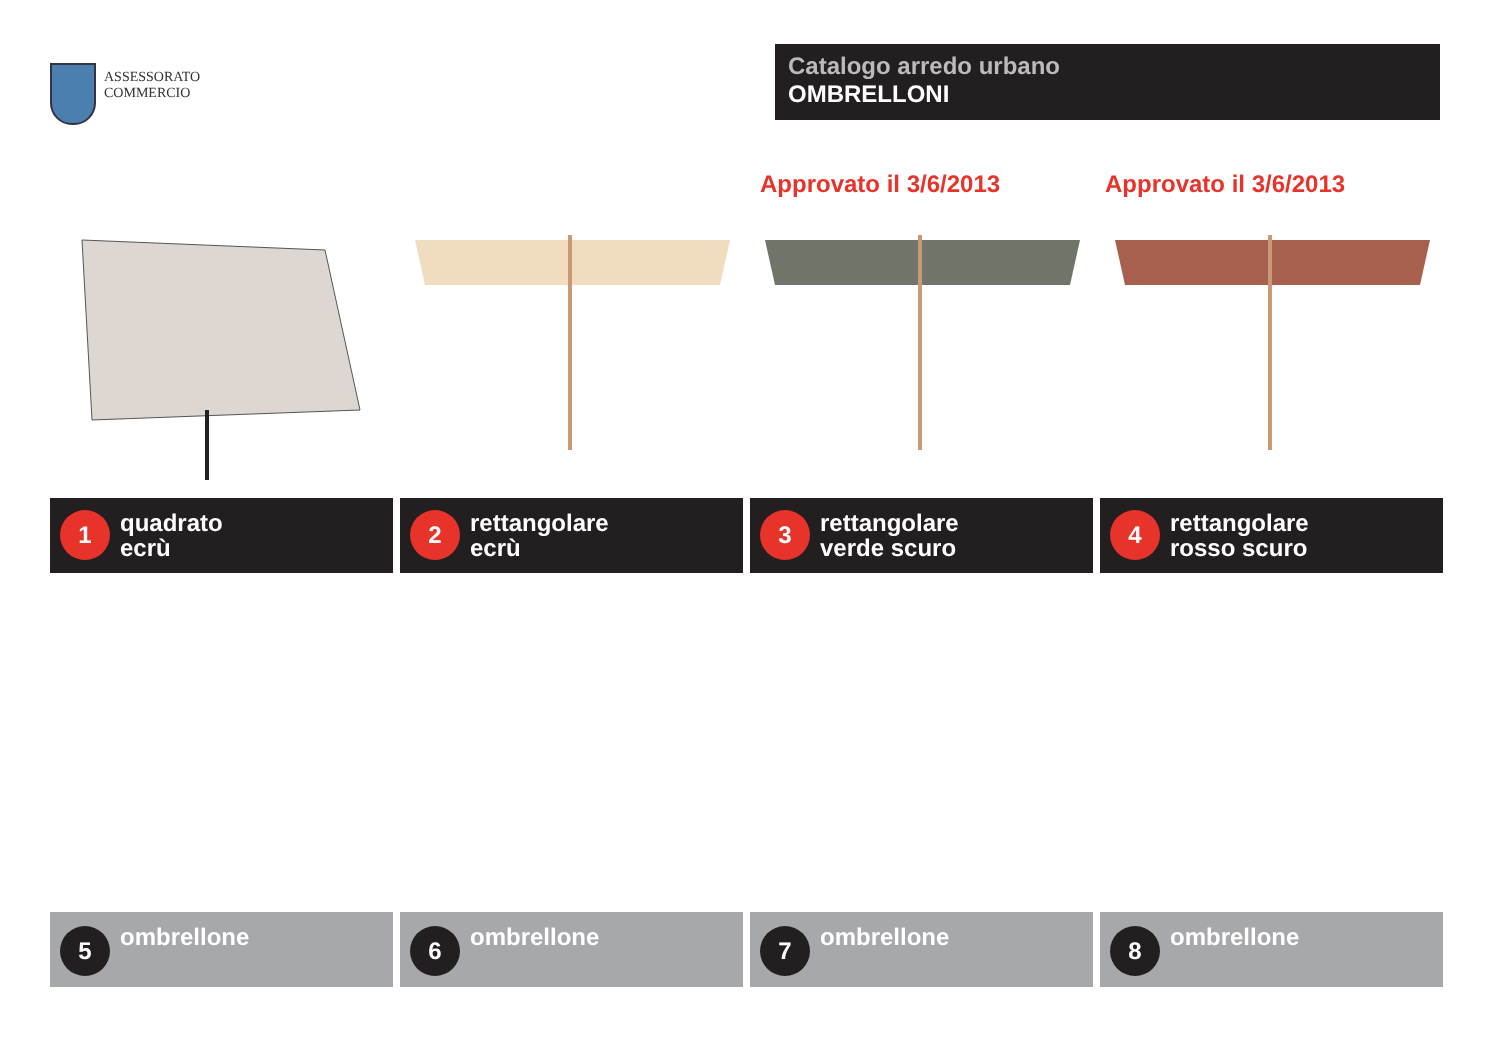ASSESSORATO
COMMERCIO
Catalogo arredo urbano
OMBRELLONI
Approvato il 3/6/2013 Approvato il 3/6/2013
1
quadrato
ecrù
2
rettangolare
ecrù
3
rettangolare
verde scuro
4
rettangolare
rosso scuro
5
ombrellone
6
ombrellone
7
ombrellone
8
ombrellone